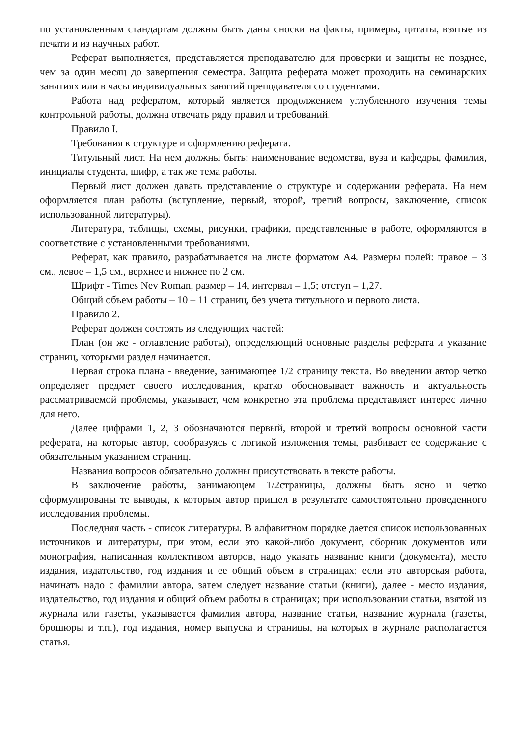по установленным стандартам должны быть даны сноски на факты, примеры, цитаты, взятые из печати и из научных работ.
Реферат выполняется, представляется преподавателю для проверки и защиты не позднее, чем за один месяц до завершения семестра. Защита реферата может проходить на семинарских занятиях или в часы индивидуальных занятий преподавателя со студентами.
Работа над рефератом, который является продолжением углубленного изучения темы контрольной работы, должна отвечать ряду правил и требований.
Правило I.
Требования к структуре и оформлению реферата.
Титульный лист. На нем должны быть: наименование ведомства, вуза и кафедры, фамилия, инициалы студента, шифр, а так же тема работы.
Первый лист должен давать представление о структуре и содержании реферата. На нем оформляется план работы (вступление, первый, второй, третий вопросы, заключение, список использованной литературы).
Литература, таблицы, схемы, рисунки, графики, представленные в работе, оформляются в соответствие с установленными требованиями.
Реферат, как правило, разрабатывается на листе форматом А4. Размеры полей: правое – 3 см., левое – 1,5 см., верхнее и нижнее по 2 см.
Шрифт - Times Nev Roman, размер – 14, интервал – 1,5; отступ – 1,27.
Общий объем работы – 10 – 11 страниц, без учета титульного и первого листа.
Правило 2.
Реферат должен состоять из следующих частей:
План (он же - оглавление работы), определяющий основные разделы реферата и указание страниц, которыми раздел начинается.
Первая строка плана - введение, занимающее 1/2 страницу текста. Во введении автор четко определяет предмет своего исследования, кратко обосновывает важность и актуальность рассматриваемой проблемы, указывает, чем конкретно эта проблема представляет интерес лично для него.
Далее цифрами 1, 2, 3 обозначаются первый, второй и третий вопросы основной части реферата, на которые автор, сообразуясь с логикой изложения темы, разбивает ее содержание с обязательным указанием страниц.
Названия вопросов обязательно должны присутствовать в тексте работы.
В заключение работы, занимающем 1/2страницы, должны быть ясно и четко сформулированы те выводы, к которым автор пришел в результате самостоятельно проведенного исследования проблемы.
Последняя часть - список литературы. В алфавитном порядке дается список использованных источников и литературы, при этом, если это какой-либо документ, сборник документов или монография, написанная коллективом авторов, надо указать название книги (документа), место издания, издательство, год издания и ее общий объем в страницах; если это авторская работа, начинать надо с фамилии автора, затем следует название статьи (книги), далее - место издания, издательство, год издания и общий объем работы в страницах; при использовании статьи, взятой из журнала или газеты, указывается фамилия автора, название статьи, название журнала (газеты, брошюры и т.п.), год издания, номер выпуска и страницы, на которых в журнале располагается статья.